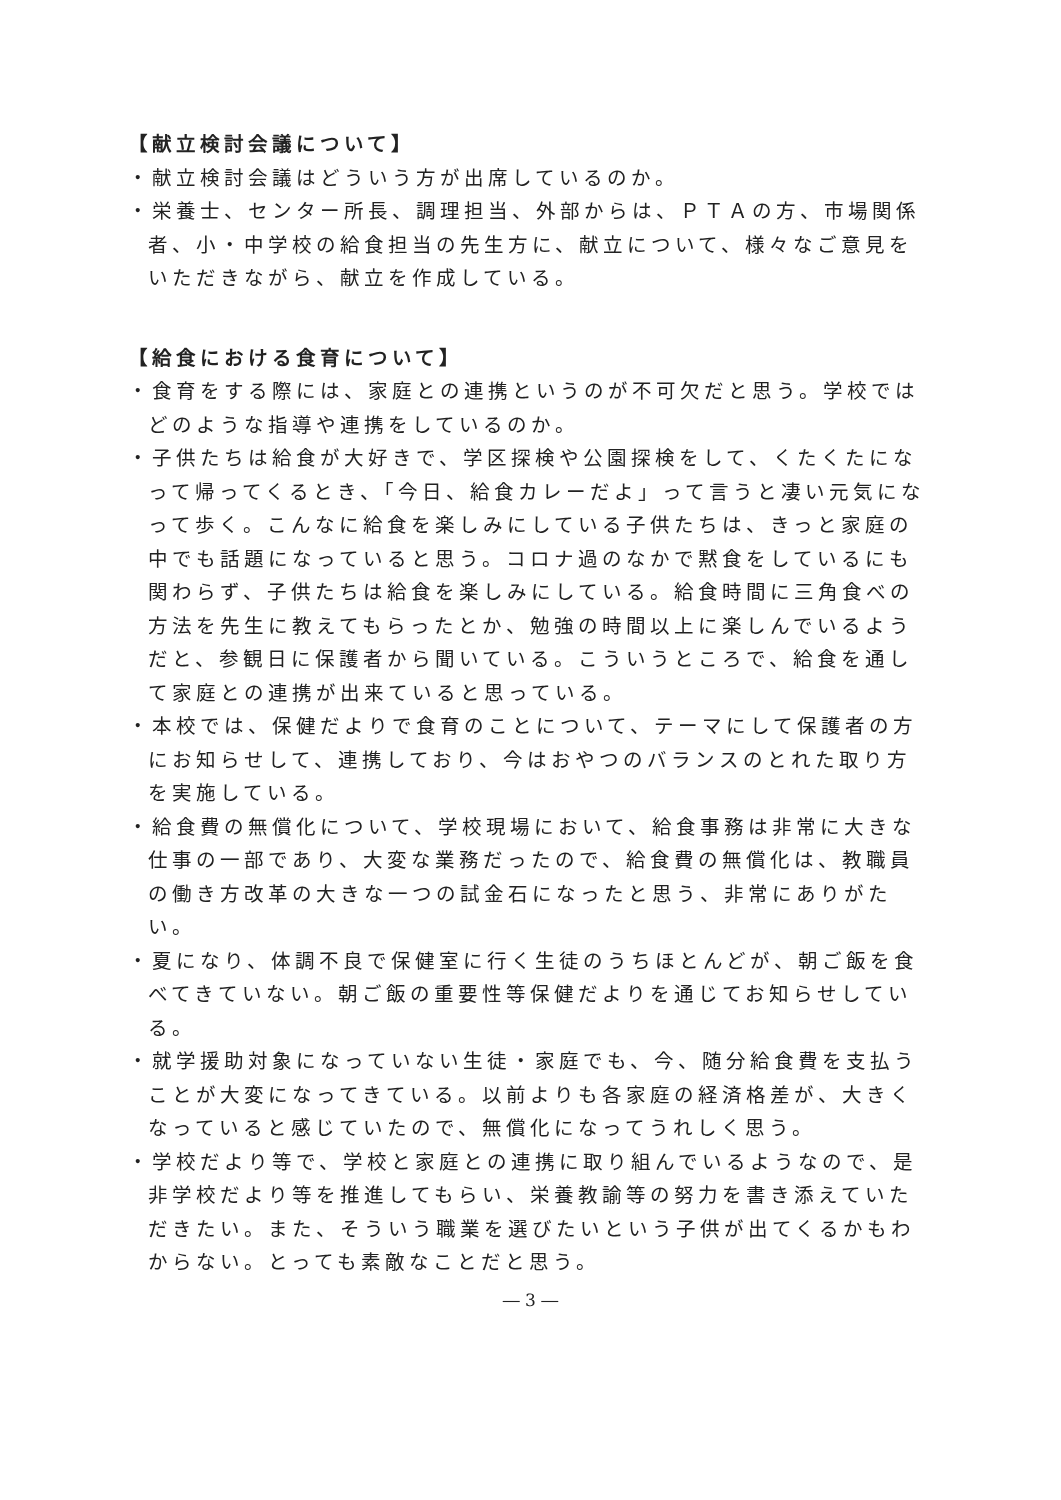【献立検討会議について】
・献立検討会議はどういう方が出席しているのか。
・栄養士、センター所長、調理担当、外部からは、ＰＴＡの方、市場関係者、小・中学校の給食担当の先生方に、献立について、様々なご意見をいただきながら、献立を作成している。
【給食における食育について】
・食育をする際には、家庭との連携というのが不可欠だと思う。学校ではどのような指導や連携をしているのか。
・子供たちは給食が大好きで、学区探検や公園探検をして、くたくたになって帰ってくるとき、「今日、給食カレーだよ」って言うと凄い元気になって歩く。こんなに給食を楽しみにしている子供たちは、きっと家庭の中でも話題になっていると思う。コロナ過のなかで黙食をしているにも関わらず、子供たちは給食を楽しみにしている。給食時間に三角食べの方法を先生に教えてもらったとか、勉強の時間以上に楽しんでいるようだと、参観日に保護者から聞いている。こういうところで、給食を通して家庭との連携が出来ていると思っている。
・本校では、保健だよりで食育のことについて、テーマにして保護者の方にお知らせして、連携しており、今はおやつのバランスのとれた取り方を実施している。
・給食費の無償化について、学校現場において、給食事務は非常に大きな仕事の一部であり、大変な業務だったので、給食費の無償化は、教職員の働き方改革の大きな一つの試金石になったと思う、非常にありがたい。
・夏になり、体調不良で保健室に行く生徒のうちほとんどが、朝ご飯を食べてきていない。朝ご飯の重要性等保健だよりを通じてお知らせしている。
・就学援助対象になっていない生徒・家庭でも、今、随分給食費を支払うことが大変になってきている。以前よりも各家庭の経済格差が、大きくなっていると感じていたので、無償化になってうれしく思う。
・学校だより等で、学校と家庭との連携に取り組んでいるようなので、是非学校だより等を推進してもらい、栄養教諭等の努力を書き添えていただきたい。また、そういう職業を選びたいという子供が出てくるかもわからない。とっても素敵なことだと思う。
― 3 ―